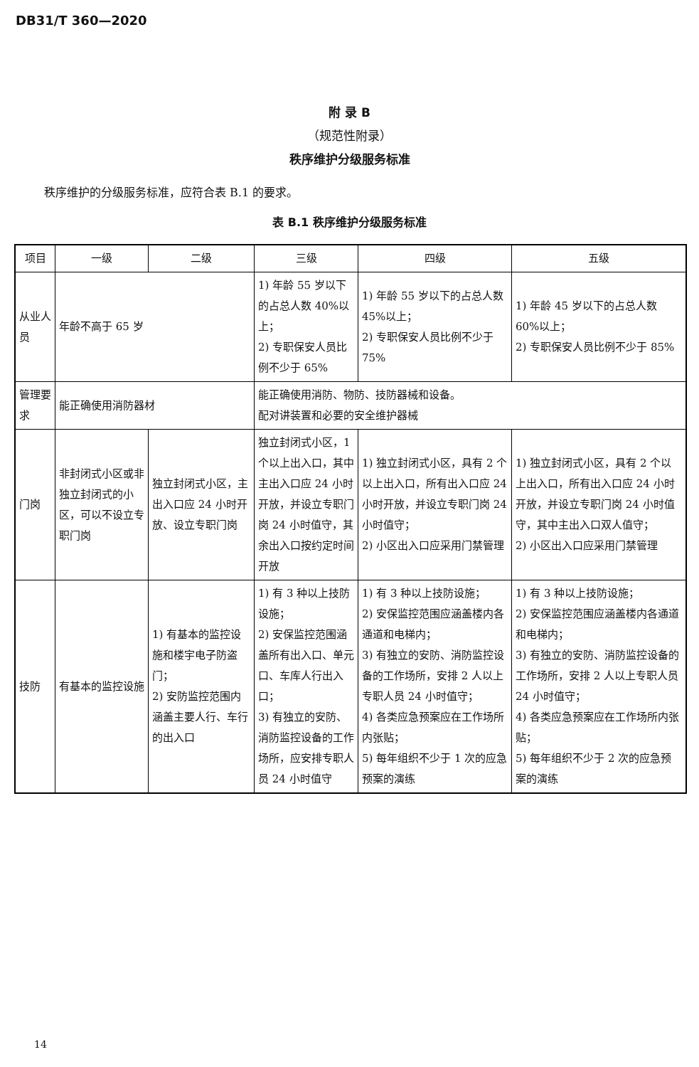DB31/T 360—2020
附 录 B
（规范性附录）
秩序维护分级服务标准
秩序维护的分级服务标准，应符合表 B.1 的要求。
表 B.1 秩序维护分级服务标准
| 项目 | 一级 | 二级 | 三级 | 四级 | 五级 |
| --- | --- | --- | --- | --- | --- |
| 从业人员 | 年龄不高于 65 岁 | | 1) 年龄 55 岁以下的占总人数 40%以上； 2) 专职保安人员比例不少于 65% | 1) 年龄 55 岁以下的占总人数 45%以上； 2) 专职保安人员比例不少于 75% | 1) 年龄 45 岁以下的占总人数 60%以上； 2) 专职保安人员比例不少于 85% |
| 管理要求 | 能正确使用消防器材 | | 能正确使用消防、物防、技防器械和设备。 配对讲装置和必要的安全维护器械 | | |
| 门岗 | 非封闭式小区或非独立封闭式的小区，可以不设立专职门岗 | 独立封闭式小区，主出入口应 24 小时开放、设立专职门岗 | 独立封闭式小区，1 个以上出入口，其中主出入口应 24 小时开放，并设立专职门岗 24 小时值守，其余出入口按约定时间开放 | 1) 独立封闭式小区，具有 2 个以上出入口，所有出入口应 24 小时开放，并设立专职门岗 24 小时值守； 2) 小区出入口应采用门禁管理 | 1) 独立封闭式小区，具有 2 个以上出入口，所有出入口应 24 小时开放，并设立专职门岗 24 小时值守，其中主出入口双人值守； 2) 小区出入口应采用门禁管理 |
| 技防 | 有基本的监控设施 | 1) 有基本的监控设施和楼宇电子防盗门； 2) 安防监控范围内涵盖主要人行、车行的出入口 | 1) 有 3 种以上技防设施； 2) 安保监控范围涵盖所有出入口、单元口、车库人行出入口； 3) 有独立的安防、消防监控设备的工作场所，应安排专职人员 24 小时值守 | 1) 有 3 种以上技防设施； 2) 安保监控范围应涵盖楼内各通道和电梯内； 3) 有独立的安防、消防监控设备的工作场所，安排 2 人以上专职人员 24 小时值守； 4) 各类应急预案应在工作场所内张贴； 5) 每年组织不少于 1 次的应急预案的演练 | 1) 有 3 种以上技防设施； 2) 安保监控范围应涵盖楼内各通道和电梯内； 3) 有独立的安防、消防监控设备的工作场所，安排 2 人以上专职人员 24 小时值守； 4) 各类应急预案应在工作场所内张贴； 5) 每年组织不少于 2 次的应急预案的演练 |
14